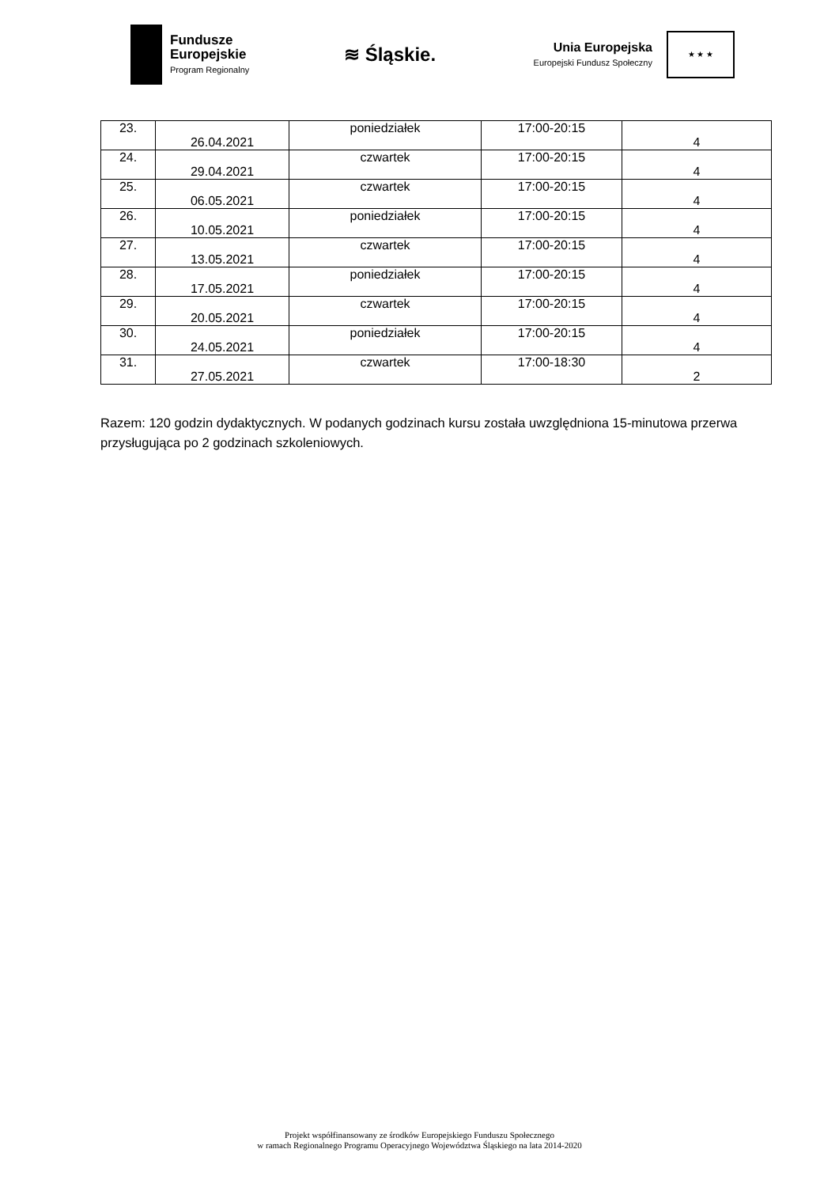Fundusze
Europejskie
Program Regionalny
≋ Śląskie.
Unia Europejska
Europejski Fundusz Społeczny
★ ★ ★
| 23. | 26.04.2021 | poniedziałek | 17:00-20:15 | 4 |
| 24. | 29.04.2021 | czwartek | 17:00-20:15 | 4 |
| 25. | 06.05.2021 | czwartek | 17:00-20:15 | 4 |
| 26. | 10.05.2021 | poniedziałek | 17:00-20:15 | 4 |
| 27. | 13.05.2021 | czwartek | 17:00-20:15 | 4 |
| 28. | 17.05.2021 | poniedziałek | 17:00-20:15 | 4 |
| 29. | 20.05.2021 | czwartek | 17:00-20:15 | 4 |
| 30. | 24.05.2021 | poniedziałek | 17:00-20:15 | 4 |
| 31. | 27.05.2021 | czwartek | 17:00-18:30 | 2 |
Razem: 120 godzin dydaktycznych. W podanych godzinach kursu została uwzględniona 15-minutowa przerwa przysługująca po 2 godzinach szkoleniowych.
Projekt współfinansowany ze środków Europejskiego Funduszu Społecznego
w ramach Regionalnego Programu Operacyjnego Województwa Śląskiego na lata 2014-2020